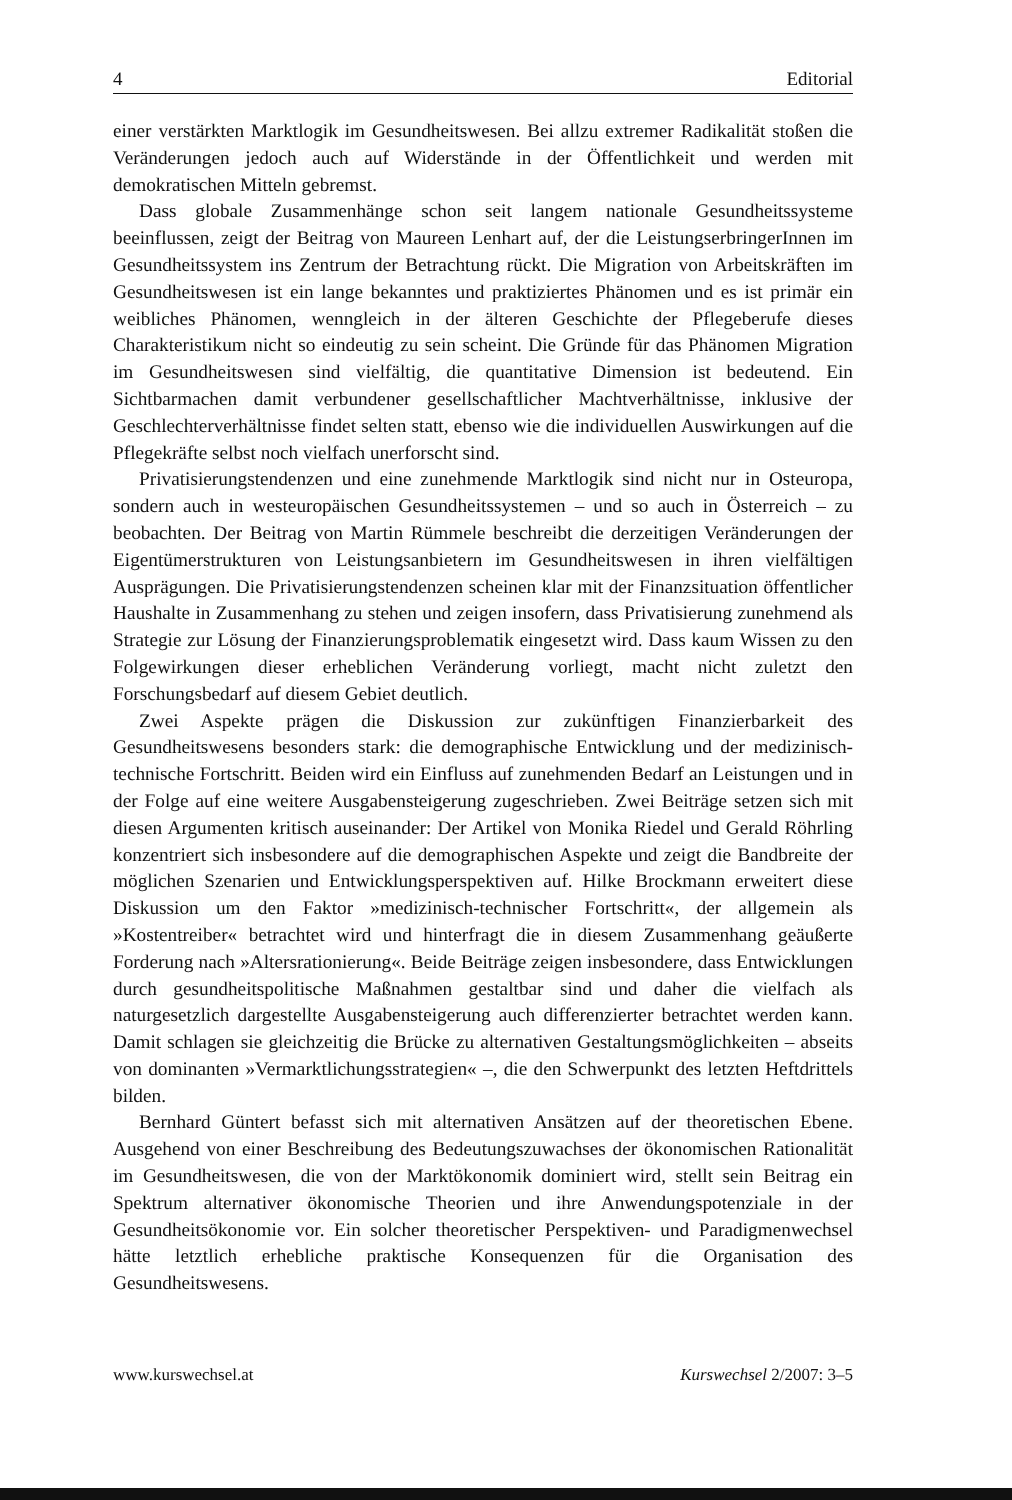4 Editorial
einer verstärkten Marktlogik im Gesundheitswesen. Bei allzu extremer Radikalität stoßen die Veränderungen jedoch auch auf Widerstände in der Öffentlichkeit und werden mit demokratischen Mitteln gebremst.
Dass globale Zusammenhänge schon seit langem nationale Gesundheitssysteme beeinflussen, zeigt der Beitrag von Maureen Lenhart auf, der die LeistungserbringerInnen im Gesundheitssystem ins Zentrum der Betrachtung rückt. Die Migration von Arbeitskräften im Gesundheitswesen ist ein lange bekanntes und praktiziertes Phänomen und es ist primär ein weibliches Phänomen, wenngleich in der älteren Geschichte der Pflegeberufe dieses Charakteristikum nicht so eindeutig zu sein scheint. Die Gründe für das Phänomen Migration im Gesundheitswesen sind vielfältig, die quantitative Dimension ist bedeutend. Ein Sichtbarmachen damit verbundener gesellschaftlicher Machtverhältnisse, inklusive der Geschlechterverhältnisse findet selten statt, ebenso wie die individuellen Auswirkungen auf die Pflegekräfte selbst noch vielfach unerforscht sind.
Privatisierungstendenzen und eine zunehmende Marktlogik sind nicht nur in Osteuropa, sondern auch in westeuropäischen Gesundheitssystemen – und so auch in Österreich – zu beobachten. Der Beitrag von Martin Rümmele beschreibt die derzeitigen Veränderungen der Eigentümerstrukturen von Leistungsanbietern im Gesundheitswesen in ihren vielfältigen Ausprägungen. Die Privatisierungstendenzen scheinen klar mit der Finanzsituation öffentlicher Haushalte in Zusammenhang zu stehen und zeigen insofern, dass Privatisierung zunehmend als Strategie zur Lösung der Finanzierungsproblematik eingesetzt wird. Dass kaum Wissen zu den Folgewirkungen dieser erheblichen Veränderung vorliegt, macht nicht zuletzt den Forschungsbedarf auf diesem Gebiet deutlich.
Zwei Aspekte prägen die Diskussion zur zukünftigen Finanzierbarkeit des Gesundheitswesens besonders stark: die demographische Entwicklung und der medizinisch-technische Fortschritt. Beiden wird ein Einfluss auf zunehmenden Bedarf an Leistungen und in der Folge auf eine weitere Ausgabensteigerung zugeschrieben. Zwei Beiträge setzen sich mit diesen Argumenten kritisch auseinander: Der Artikel von Monika Riedel und Gerald Röhrling konzentriert sich insbesondere auf die demographischen Aspekte und zeigt die Bandbreite der möglichen Szenarien und Entwicklungsperspektiven auf. Hilke Brockmann erweitert diese Diskussion um den Faktor »medizinisch-technischer Fortschritt«, der allgemein als »Kostentreiber« betrachtet wird und hinterfragt die in diesem Zusammenhang geäußerte Forderung nach »Altersrationierung«. Beide Beiträge zeigen insbesondere, dass Entwicklungen durch gesundheitspolitische Maßnahmen gestaltbar sind und daher die vielfach als naturgesetzlich dargestellte Ausgabensteigerung auch differenzierter betrachtet werden kann. Damit schlagen sie gleichzeitig die Brücke zu alternativen Gestaltungsmöglichkeiten – abseits von dominanten »Vermarktlichungsstrategien« –, die den Schwerpunkt des letzten Heftdrittels bilden.
Bernhard Güntert befasst sich mit alternativen Ansätzen auf der theoretischen Ebene. Ausgehend von einer Beschreibung des Bedeutungszuwachses der ökonomischen Rationalität im Gesundheitswesen, die von der Marktökonomik dominiert wird, stellt sein Beitrag ein Spektrum alternativer ökonomische Theorien und ihre Anwendungspotenziale in der Gesundheitsökonomie vor. Ein solcher theoretischer Perspektiven- und Paradigmenwechsel hätte letztlich erhebliche praktische Konsequenzen für die Organisation des Gesundheitswesens.
www.kurswechsel.at Kurswechsel 2/2007: 3–5